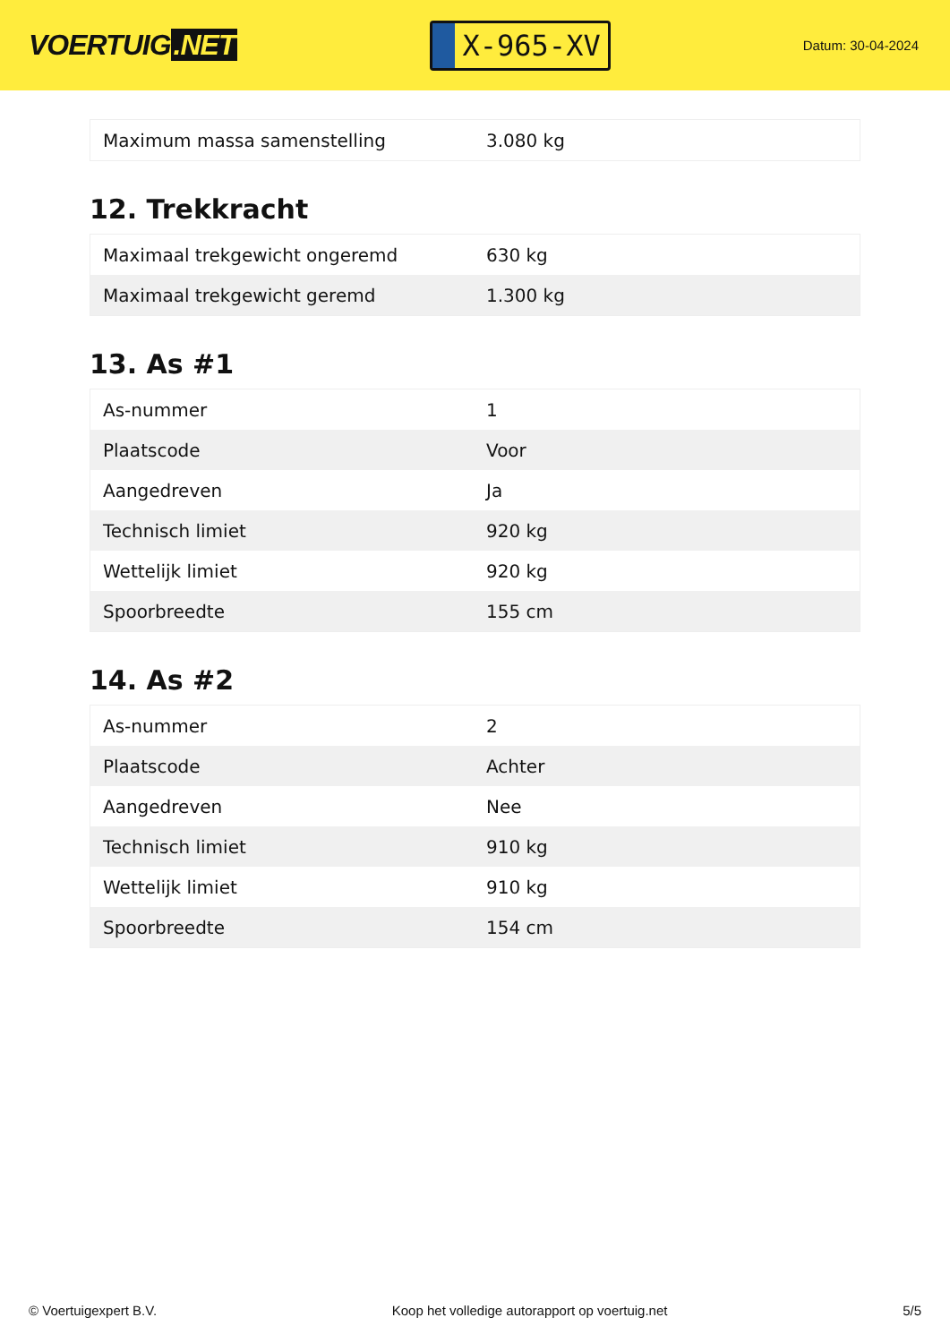VOERTUIG.NET
X-965-XV
Datum: 30-04-2024
| Maximum massa samenstelling | 3.080 kg |
12. Trekkracht
| Maximaal trekgewicht ongeremd | 630 kg |
| Maximaal trekgewicht geremd | 1.300 kg |
13. As #1
| As-nummer | 1 |
| Plaatscode | Voor |
| Aangedreven | Ja |
| Technisch limiet | 920 kg |
| Wettelijk limiet | 920 kg |
| Spoorbreedte | 155 cm |
14. As #2
| As-nummer | 2 |
| Plaatscode | Achter |
| Aangedreven | Nee |
| Technisch limiet | 910 kg |
| Wettelijk limiet | 910 kg |
| Spoorbreedte | 154 cm |
© Voertuigexpert B.V. Koop het volledige autorapport op voertuig.net 5/5